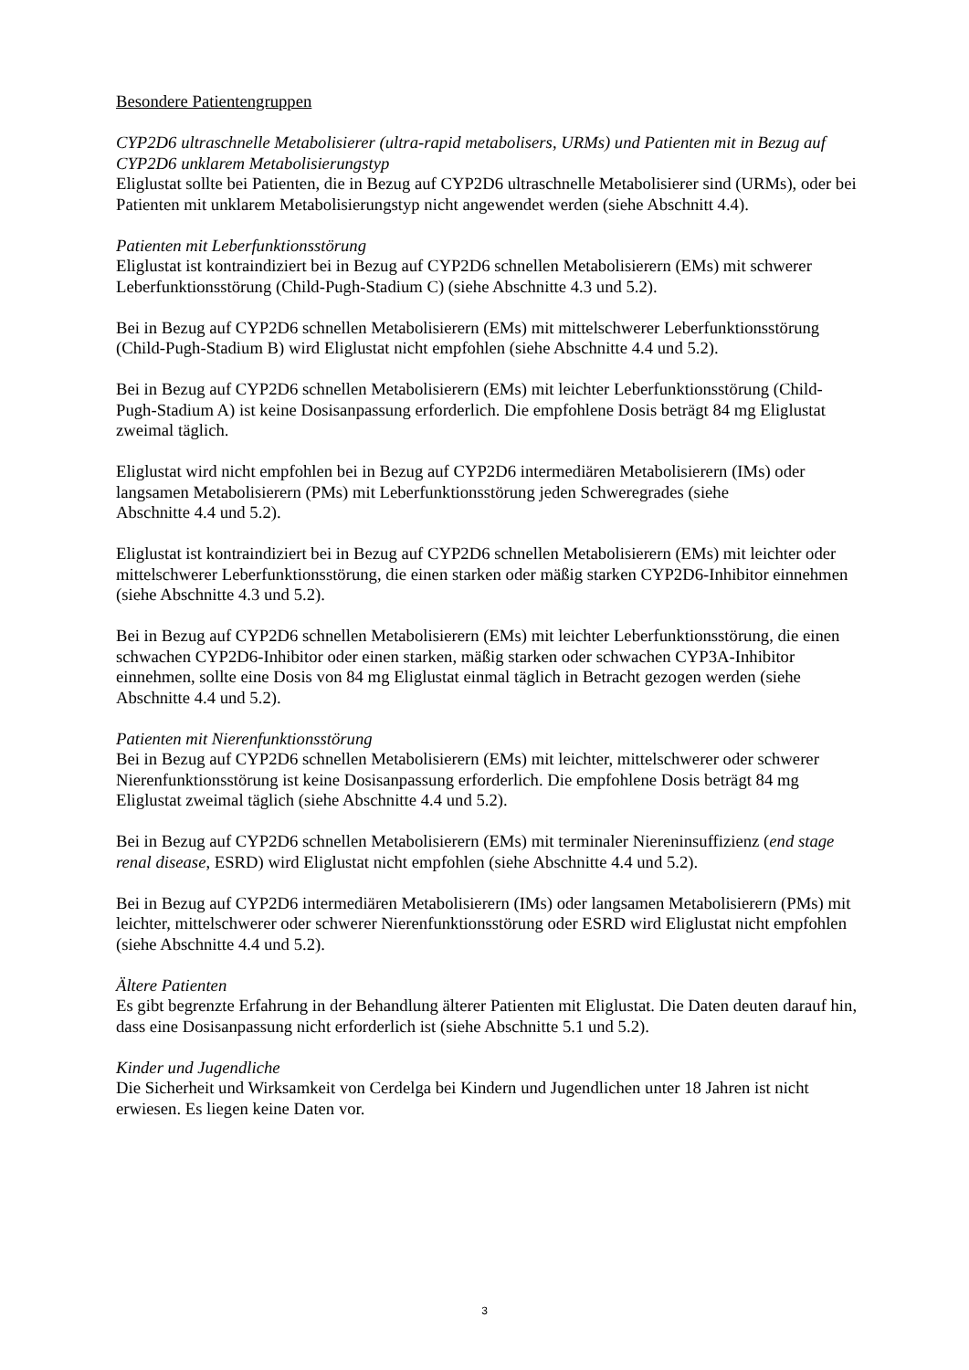Besondere Patientengruppen
CYP2D6 ultraschnelle Metabolisierer (ultra-rapid metabolisers, URMs) und Patienten mit in Bezug auf CYP2D6 unklarem Metabolisierungstyp
Eliglustat sollte bei Patienten, die in Bezug auf CYP2D6 ultraschnelle Metabolisierer sind (URMs), oder bei Patienten mit unklarem Metabolisierungstyp nicht angewendet werden (siehe Abschnitt 4.4).
Patienten mit Leberfunktionsstörung
Eliglustat ist kontraindiziert bei in Bezug auf CYP2D6 schnellen Metabolisierern (EMs) mit schwerer Leberfunktionsstörung (Child-Pugh-Stadium C) (siehe Abschnitte 4.3 und 5.2).
Bei in Bezug auf CYP2D6 schnellen Metabolisierern (EMs) mit mittelschwerer Leberfunktionsstörung (Child-Pugh-Stadium B) wird Eliglustat nicht empfohlen (siehe Abschnitte 4.4 und 5.2).
Bei in Bezug auf CYP2D6 schnellen Metabolisierern (EMs) mit leichter Leberfunktionsstörung (Child-Pugh-Stadium A) ist keine Dosisanpassung erforderlich. Die empfohlene Dosis beträgt 84 mg Eliglustat zweimal täglich.
Eliglustat wird nicht empfohlen bei in Bezug auf CYP2D6 intermediären Metabolisierern (IMs) oder langsamen Metabolisierern (PMs) mit Leberfunktionsstörung jeden Schweregrades (siehe
Abschnitte 4.4 und 5.2).
Eliglustat ist kontraindiziert bei in Bezug auf CYP2D6 schnellen Metabolisierern (EMs) mit leichter oder mittelschwerer Leberfunktionsstörung, die einen starken oder mäßig starken CYP2D6-Inhibitor einnehmen (siehe Abschnitte 4.3 und 5.2).
Bei in Bezug auf CYP2D6 schnellen Metabolisierern (EMs) mit leichter Leberfunktionsstörung, die einen schwachen CYP2D6-Inhibitor oder einen starken, mäßig starken oder schwachen CYP3A-Inhibitor einnehmen, sollte eine Dosis von 84 mg Eliglustat einmal täglich in Betracht gezogen werden (siehe Abschnitte 4.4 und 5.2).
Patienten mit Nierenfunktionsstörung
Bei in Bezug auf CYP2D6 schnellen Metabolisierern (EMs) mit leichter, mittelschwerer oder schwerer Nierenfunktionsstörung ist keine Dosisanpassung erforderlich. Die empfohlene Dosis beträgt 84 mg Eliglustat zweimal täglich (siehe Abschnitte 4.4 und 5.2).
Bei in Bezug auf CYP2D6 schnellen Metabolisierern (EMs) mit terminaler Niereninsuffizienz (end stage renal disease, ESRD) wird Eliglustat nicht empfohlen (siehe Abschnitte 4.4 und 5.2).
Bei in Bezug auf CYP2D6 intermediären Metabolisierern (IMs) oder langsamen Metabolisierern (PMs) mit leichter, mittelschwerer oder schwerer Nierenfunktionsstörung oder ESRD wird Eliglustat nicht empfohlen (siehe Abschnitte 4.4 und 5.2).
Ältere Patienten
Es gibt begrenzte Erfahrung in der Behandlung älterer Patienten mit Eliglustat. Die Daten deuten darauf hin, dass eine Dosisanpassung nicht erforderlich ist (siehe Abschnitte 5.1 und 5.2).
Kinder und Jugendliche
Die Sicherheit und Wirksamkeit von Cerdelga bei Kindern und Jugendlichen unter 18 Jahren ist nicht erwiesen. Es liegen keine Daten vor.
3